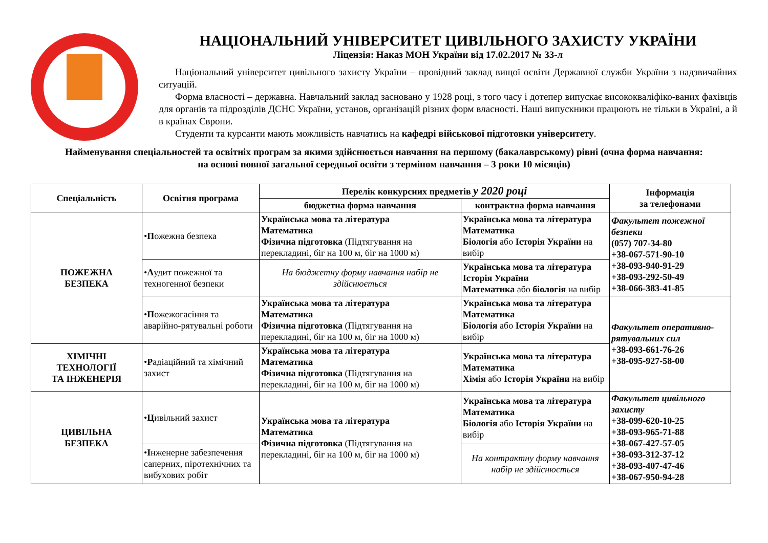НАЦІОНАЛЬНИЙ УНІВЕРСИТЕТ ЦИВІЛЬНОГО ЗАХИСТУ УКРАЇНИ
Ліцензія: Наказ МОН України від 17.02.2017 № 33-л
Національний університет цивільного захисту України – провідний заклад вищої освіти Державної служби України з надзвичайних ситуацій.
Форма власності – державна. Навчальний заклад засновано у 1928 році, з того часу і дотепер випускає висококваліфіко-ваних фахівців для органів та підрозділів ДСНС України, установ, організацій різних форм власності. Наші випускники працюють не тільки в Україні, а й в країнах Європи.
Студенти та курсанти мають можливість навчатись на кафедрі військової підготовки університету.
Найменування спеціальностей та освітніх програм за якими здійснюється навчання на першому (бакалаврському) рівні (очна форма навчання:
на основі повної загальної середньої освіти з терміном навчання – 3 роки 10 місяців)
| Спеціальність | Освітня програма | Перелік конкурсних предметів у 2020 році | | Інформація за телефонами |
| --- | --- | --- | --- | --- |
| | | бюджетна форма навчання | контрактна форма навчання | |
| ПОЖЕЖНА БЕЗПЕКА | • П ожежна безпека | Українська мова та література Математика Фізична підготовка (Підтягування на перекладині, біг на 100 м, біг на 1000 м) | Українська мова та література Математика Біологія або Історія України на вибір | Факультет пожежної безпеки (057) 707-34-80 +38-067-571-90-10 +38-093-940-91-29 +38-093-292-50-49 +38-066-383-41-85 |
| | • А удит пожежної та техногенної безпеки | На бюджетну форму навчання набір не здійснюється | Українська мова та література Історія України Математика або біологія на вибір | |
| | • П ожежогасіння та аварійно-рятувальні роботи | Українська мова та література Математика Фізична підготовка (Підтягування на перекладині, біг на 100 м, біг на 1000 м) | Українська мова та література Математика Біологія або Історія України на вибір | Факультет оперативно-рятувальних сил +38-093-661-76-26 +38-095-927-58-00 |
| ХІМІЧНІ ТЕХНОЛОГІЇ ТА ІНЖЕНЕРІЯ | • Р адіаційний та хімічний захист | Українська мова та література Математика Фізична підготовка (Підтягування на перекладині, біг на 100 м, біг на 1000 м) | Українська мова та література Математика Хімія або Історія України на вибір | |
| ЦИВІЛЬНА БЕЗПЕКА | • Ц ивільний захист | Українська мова та література Математика Фізична підготовка (Підтягування на перекладині, біг на 100 м, біг на 1000 м) | Українська мова та література Математика Біологія або Історія України на вибір | Факультет цивільного захисту +38-099-620-10-25 +38-093-965-71-88 +38-067-427-57-05 +38-093-312-37-12 +38-093-407-47-46 +38-067-950-94-28 |
| | • І нженерне забезпечення саперних, піротехнічних та вибухових робіт | | На контрактну форму навчання набір не здійснюється | |